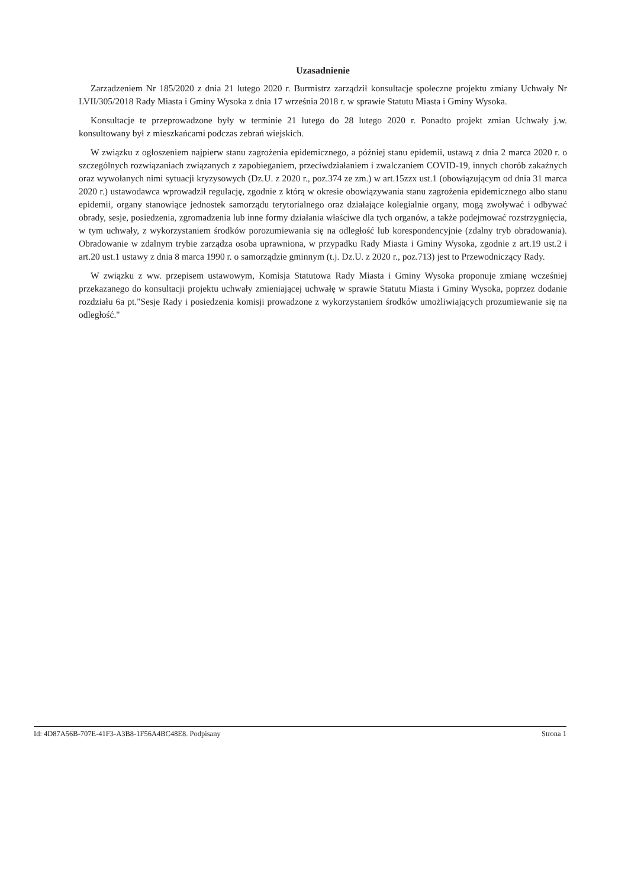Uzasadnienie
Zarzadzeniem Nr 185/2020 z dnia 21 lutego 2020 r. Burmistrz zarządził konsultacje społeczne projektu zmiany Uchwały Nr LVII/305/2018 Rady Miasta i Gminy Wysoka z dnia 17 września 2018 r. w sprawie Statutu Miasta i Gminy Wysoka.
Konsultacje te przeprowadzone były w terminie 21 lutego do 28 lutego 2020 r. Ponadto projekt zmian Uchwały j.w. konsultowany był z mieszkańcami podczas zebrań wiejskich.
W związku z ogłoszeniem najpierw stanu zagrożenia epidemicznego, a później stanu epidemii, ustawą z dnia 2 marca 2020 r. o szczególnych rozwiązaniach związanych z zapobieganiem, przeciwdziałaniem i zwalczaniem COVID-19, innych chorób zakaźnych oraz wywołanych nimi sytuacji kryzysowych (Dz.U. z 2020 r., poz.374 ze zm.) w art.15zzx ust.1 (obowiązującym od dnia 31 marca 2020 r.) ustawodawca wprowadził regulację, zgodnie z którą w okresie obowiązywania stanu zagrożenia epidemicznego albo stanu epidemii, organy stanowiące jednostek samorządu terytorialnego oraz działające kolegialnie organy, mogą zwoływać i odbywać obrady, sesje, posiedzenia, zgromadzenia lub inne formy działania właściwe dla tych organów, a także podejmować rozstrzygnięcia, w tym uchwały, z wykorzystaniem środków porozumiewania się na odległość lub korespondencyjnie (zdalny tryb obradowania). Obradowanie w zdalnym trybie zarządza osoba uprawniona, w przypadku Rady Miasta i Gminy Wysoka, zgodnie z art.19 ust.2 i art.20 ust.1 ustawy z dnia 8 marca 1990 r. o samorządzie gminnym (t.j. Dz.U. z 2020 r., poz.713) jest to Przewodniczący Rady.
W związku z ww. przepisem ustawowym, Komisja Statutowa Rady Miasta i Gminy Wysoka proponuje zmianę wcześniej przekazanego do konsultacji projektu uchwały zmieniającej uchwałę w sprawie Statutu Miasta i Gminy Wysoka, poprzez dodanie rozdziału 6a pt."Sesje Rady i posiedzenia komisji prowadzone z wykorzystaniem środków umożliwiających prozumiewanie się na odległość."
Id: 4D87A56B-707E-41F3-A3B8-1F56A4BC48E8. Podpisany Strona 1